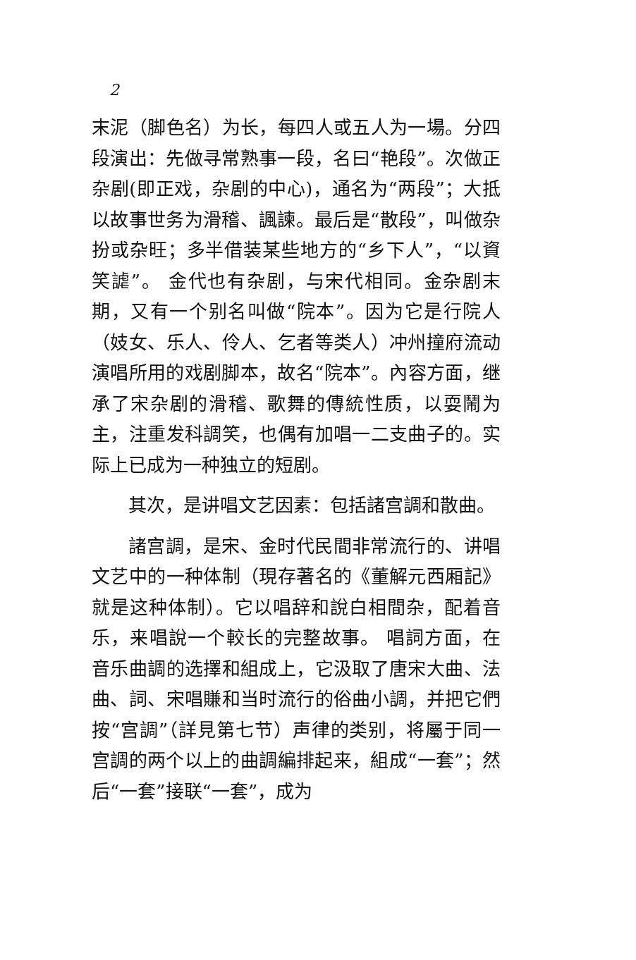2
末泥（脚色名）为长，每四人或五人为一場。分四段演出：先做寻常熟事一段，名曰“艳段”。次做正杂剧(即正戏，杂剧的中心)，通名为“两段”；大抵以故事世务为滑稽、諷諫。最后是“散段”，叫做杂扮或杂旺；多半借装某些地方的“乡下人”，“以資笑謔”。 金代也有杂剧，与宋代相同。金杂剧末期，又有一个别名叫做“院本”。因为它是行院人（妓女、乐人、伶人、乞者等类人）冲州撞府流动演唱所用的戏剧脚本，故名“院本”。內容方面，继承了宋杂剧的滑稽、歌舞的傳統性质，以耍鬧为主，注重发科調笑，也偶有加唱一二支曲子的。实际上已成为一种独立的短剧。
其次，是讲唱文艺因素：包括諸宫調和散曲。
諸宫調，是宋、金时代民間非常流行的、讲唱文艺中的一种体制（現存著名的《董解元西厢記》就是这种体制）。它以唱辞和說白相間杂，配着音乐，来唱說一个較长的完整故事。 唱詞方面，在音乐曲調的选擇和組成上，它汲取了唐宋大曲、法曲、詞、宋唱賺和当时流行的俗曲小調，并把它們按“宫調”（詳見第七节）声律的类别，将屬于同一宫調的两个以上的曲調編排起来，組成“一套”；然后“一套”接联“一套”，成为